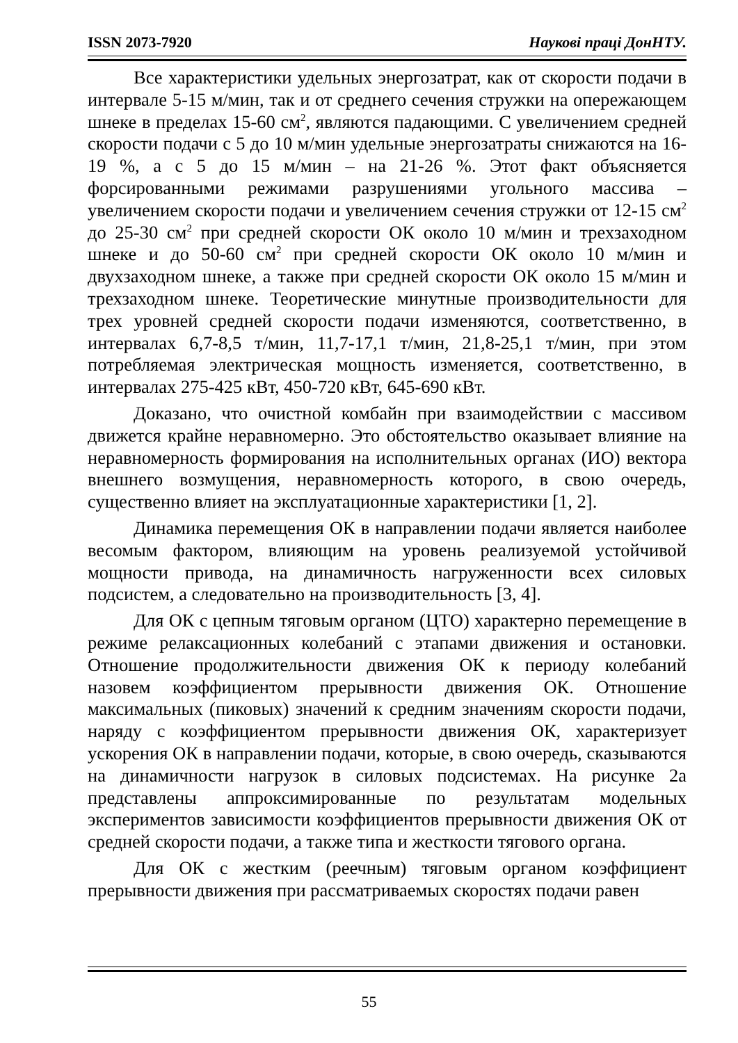ISSN 2073-7920 Наукові праці ДонНТУ.
Все характеристики удельных энергозатрат, как от скорости подачи в интервале 5-15 м/мин, так и от среднего сечения стружки на опережающем шнеке в пределах 15-60 см<sup>2</sup>, являются падающими. С увеличением средней скорости подачи с 5 до 10 м/мин удельные энергозатраты снижаются на 16-19 %, а с 5 до 15 м/мин – на 21-26 %. Этот факт объясняется форсированными режимами разрушениями угольного массива – увеличением скорости подачи и увеличением сечения стружки от 12-15 см<sup>2</sup> до 25-30 см<sup>2</sup> при средней скорости ОК около 10 м/мин и трехзаходном шнеке и до 50-60 см<sup>2</sup> при средней скорости ОК около 10 м/мин и двухзаходном шнеке, а также при средней скорости ОК около 15 м/мин и трехзаходном шнеке. Теоретические минутные производительности для трех уровней средней скорости подачи изменяются, соответственно, в интервалах 6,7-8,5 т/мин, 11,7-17,1 т/мин, 21,8-25,1 т/мин, при этом потребляемая электрическая мощность изменяется, соответственно, в интервалах 275-425 кВт, 450-720 кВт, 645-690 кВт.
Доказано, что очистной комбайн при взаимодействии с массивом движется крайне неравномерно. Это обстоятельство оказывает влияние на неравномерность формирования на исполнительных органах (ИО) вектора внешнего возмущения, неравномерность которого, в свою очередь, существенно влияет на эксплуатационные характеристики [1, 2].
Динамика перемещения ОК в направлении подачи является наиболее весомым фактором, влияющим на уровень реализуемой устойчивой мощности привода, на динамичность нагруженности всех силовых подсистем, а следовательно на производительность [3, 4].
Для ОК с цепным тяговым органом (ЦТО) характерно перемещение в режиме релаксационных колебаний с этапами движения и остановки. Отношение продолжительности движения ОК к периоду колебаний назовем коэффициентом прерывности движения ОК. Отношение максимальных (пиковых) значений к средним значениям скорости подачи, наряду с коэффициентом прерывности движения ОК, характеризует ускорения ОК в направлении подачи, которые, в свою очередь, сказываются на динамичности нагрузок в силовых подсистемах. На рисунке 2а представлены аппроксимированные по результатам модельных экспериментов зависимости коэффициентов прерывности движения ОК от средней скорости подачи, а также типа и жесткости тягового органа.
Для ОК с жестким (реечным) тяговым органом коэффициент прерывности движения при рассматриваемых скоростях подачи равен
55